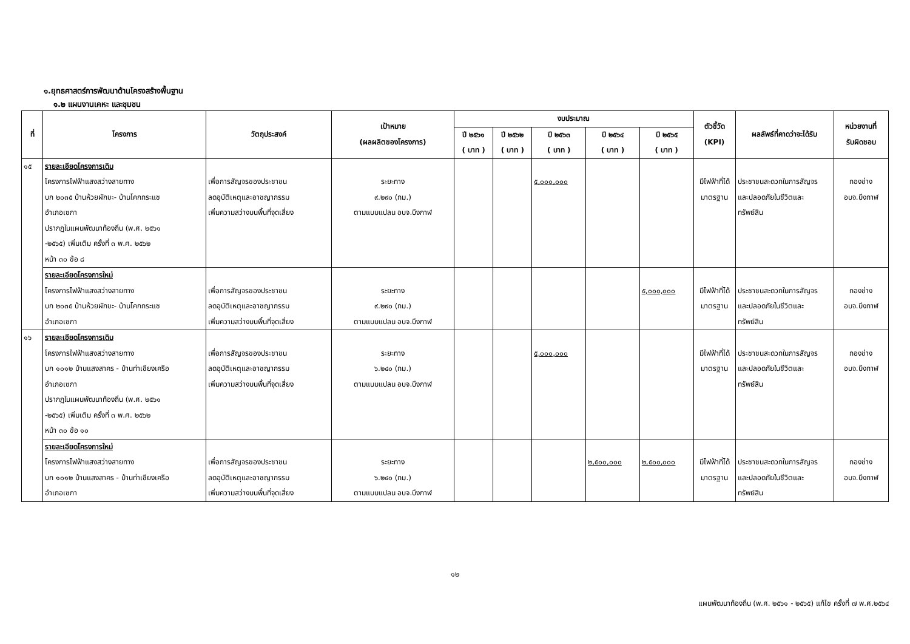๑.ยุทธศาสตร์การพัฒนาด้านโครงสร้างพื้นฐาน
๑.๒ แผนงานเคหะ และชุมชน
| ที่ | โครงการ | วัตถุประสงค์ | เป้าหมาย (ผลผลิตของโครงการ) | งบประมาณ | | | | | ตัวชี้วัด (KPI) | ผลลัพธ์ที่คาดว่าจะได้รับ | หน่วยงานที่ รับผิดชอบ |
| --- | --- | --- | --- | --- | --- | --- | --- | --- | --- | --- | --- |
| | | | | ปี ๒๕๖๑ ( บาท ) | ปี ๒๕๖๒ ( บาท ) | ปี ๒๕๖๓ ( บาท ) | ปี ๒๕๖๔ ( บาท ) | ปี ๒๕๖๕ ( บาท ) | | | |
| ๑๕ | รายละเอียดโครงการเดิม โครงการไฟฟ้าแสงสว่างสายทาง บก ๒๐๓๕ บ้านห้วยผักขะ- บ้านโคกกระแช อำเภอเซกา ปรากฏในแผนพัฒนาท้องถิ่น (พ.ศ. ๒๕๖๑ -๒๕๖๕) เพิ่มเติม ครั้งที่ ๓ พ.ศ. ๒๕๖๒ หน้า ๓๐ ข้อ ๘ | เพื่อการสัญจรของประชาชน ลดอุบัติเหตุและอาชญากรรม เพิ่มความสว่างบนพื้นที่จุดเสี่ยง | ระยะทาง ๙.๒๙๐ (กม.) ตามแบบแปลน อบจ.บึงกาฬ | | | ๕,๐๐๐,๐๐๐ | | | มีไฟฟ้าที่ได้ มาตรฐาน | ประชาชนสะดวกในการสัญจร และปลอดภัยในชีวิตและ ทรัพย์สิน | กองช่าง อบจ.บึงกาฬ |
| | รายละเอียดโครงการใหม่ โครงการไฟฟ้าแสงสว่างสายทาง บก ๒๐๓๕ บ้านห้วยผักขะ- บ้านโคกกระแช อำเภอเซกา | เพื่อการสัญจรของประชาชน ลดอุบัติเหตุและอาชญากรรม เพิ่มความสว่างบนพื้นที่จุดเสี่ยง | ระยะทาง ๙.๒๙๐ (กม.) ตามแบบแปลน อบจ.บึงกาฬ | | | | | ๕,๐๐๐,๐๐๐ | มีไฟฟ้าที่ได้ มาตรฐาน | ประชาชนสะดวกในการสัญจร และปลอดภัยในชีวิตและ ทรัพย์สิน | กองช่าง อบจ.บึงกาฬ |
| ๑๖ | รายละเอียดโครงการเดิม โครงการไฟฟ้าแสงสว่างสายทาง บก ๑๐๑๒ บ้านแสงสาคร - บ้านท่าเชียงเครือ อำเภอเซกา ปรากฏในแผนพัฒนาท้องถิ่น (พ.ศ. ๒๕๖๑ -๒๕๖๕) เพิ่มเติม ครั้งที่ ๓ พ.ศ. ๒๕๖๒ หน้า ๓๐ ข้อ ๑๐ | เพื่อการสัญจรของประชาชน ลดอุบัติเหตุและอาชญากรรม เพิ่มความสว่างบนพื้นที่จุดเสี่ยง | ระยะทาง ๖.๒๔๐ (กม.) ตามแบบแปลน อบจ.บึงกาฬ | | | ๕,๐๐๐,๐๐๐ | | | มีไฟฟ้าที่ได้ มาตรฐาน | ประชาชนสะดวกในการสัญจร และปลอดภัยในชีวิตและ ทรัพย์สิน | กองช่าง อบจ.บึงกาฬ |
| | รายละเอียดโครงการใหม่ โครงการไฟฟ้าแสงสว่างสายทาง บก ๑๐๑๒ บ้านแสงสาคร - บ้านท่าเชียงเครือ อำเภอเซกา | เพื่อการสัญจรของประชาชน ลดอุบัติเหตุและอาชญากรรม เพิ่มความสว่างบนพื้นที่จุดเสี่ยง | ระยะทาง ๖.๒๔๐ (กม.) ตามแบบแปลน อบจ.บึงกาฬ | | | | ๒,๕๐๐,๐๐๐ | ๒,๕๐๐,๐๐๐ | มีไฟฟ้าที่ได้ มาตรฐาน | ประชาชนสะดวกในการสัญจร และปลอดภัยในชีวิตและ ทรัพย์สิน | กองช่าง อบจ.บึงกาฬ |
๑๒
แผนพัฒนาท้องถิ่น (พ.ศ. ๒๕๖๑ - ๒๕๖๕) แก้ไข ครั้งที่ ๗ พ.ศ.๒๕๖๔